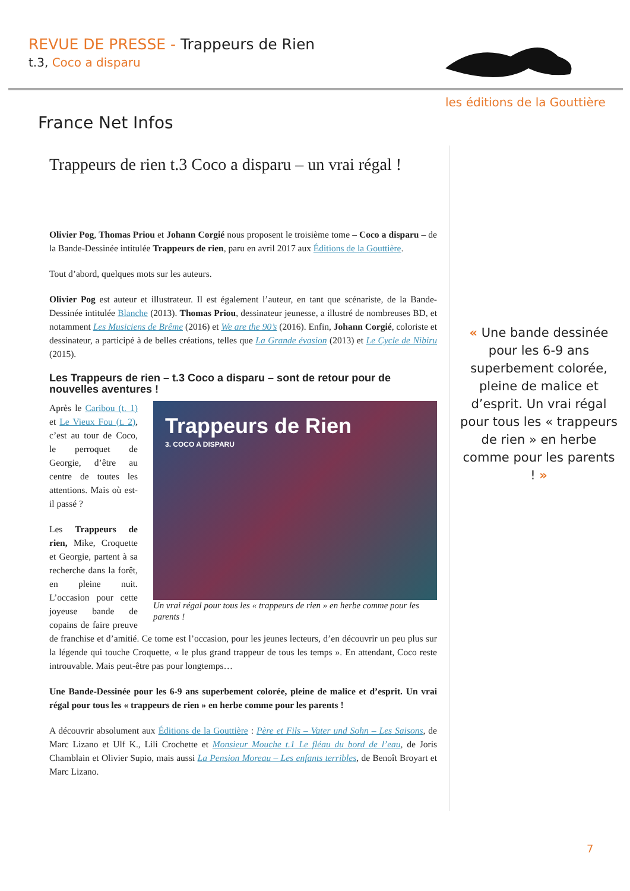REVUE DE PRESSE - Trappeurs de Rien
t.3, Coco a disparu
les éditions de la Gouttière
France Net Infos
Trappeurs de rien t.3 Coco a disparu – un vrai régal !
Olivier Pog, Thomas Priou et Johann Corgié nous proposent le troisième tome – Coco a disparu – de la Bande-Dessinée intitulée Trappeurs de rien, paru en avril 2017 aux Éditions de la Gouttière.
Tout d’abord, quelques mots sur les auteurs.
Olivier Pog est auteur et illustrateur. Il est également l’auteur, en tant que scénariste, de la Bande-Dessinée intitulée Blanche (2013). Thomas Priou, dessinateur jeunesse, a illustré de nombreuses BD, et notamment Les Musiciens de Brême (2016) et We are the 90’s (2016). Enfin, Johann Corgié, coloriste et dessinateur, a participé à de belles créations, telles que La Grande évasion (2013) et Le Cycle de Nibiru (2015).
Les Trappeurs de rien – t.3 Coco a disparu – sont de retour pour de nouvelles aventures !
Trappeurs de Rien
3. COCO A DISPARU
Un vrai régal pour tous les « trappeurs de rien » en herbe comme pour les parents !
Après le Caribou (t. 1) et Le Vieux Fou (t. 2), c’est au tour de Coco, le perroquet de Georgie, d’être au centre de toutes les attentions. Mais où est-il passé ?
Les Trappeurs de rien, Mike, Croquette et Georgie, partent à sa recherche dans la forêt, en pleine nuit. L’occasion pour cette joyeuse bande de copains de faire preuve de franchise et d’amitié. Ce tome est l’occasion, pour les jeunes lecteurs, d’en découvrir un peu plus sur la légende qui touche Croquette, « le plus grand trappeur de tous les temps ». En attendant, Coco reste introuvable. Mais peut-être pas pour longtemps…
Une Bande-Dessinée pour les 6-9 ans superbement colorée, pleine de malice et d’esprit. Un vrai régal pour tous les « trappeurs de rien » en herbe comme pour les parents !
A découvrir absolument aux Éditions de la Gouttière : Père et Fils – Vater und Sohn – Les Saisons, de Marc Lizano et Ulf K., Lili Crochette et Monsieur Mouche t.1 Le fléau du bord de l’eau, de Joris Chamblain et Olivier Supio, mais aussi La Pension Moreau – Les enfants terribles, de Benoît Broyart et Marc Lizano.
« Une bande dessinée pour les 6-9 ans superbement colorée, pleine de malice et d’esprit. Un vrai régal pour tous les « trappeurs de rien » en herbe comme pour les parents ! »
7